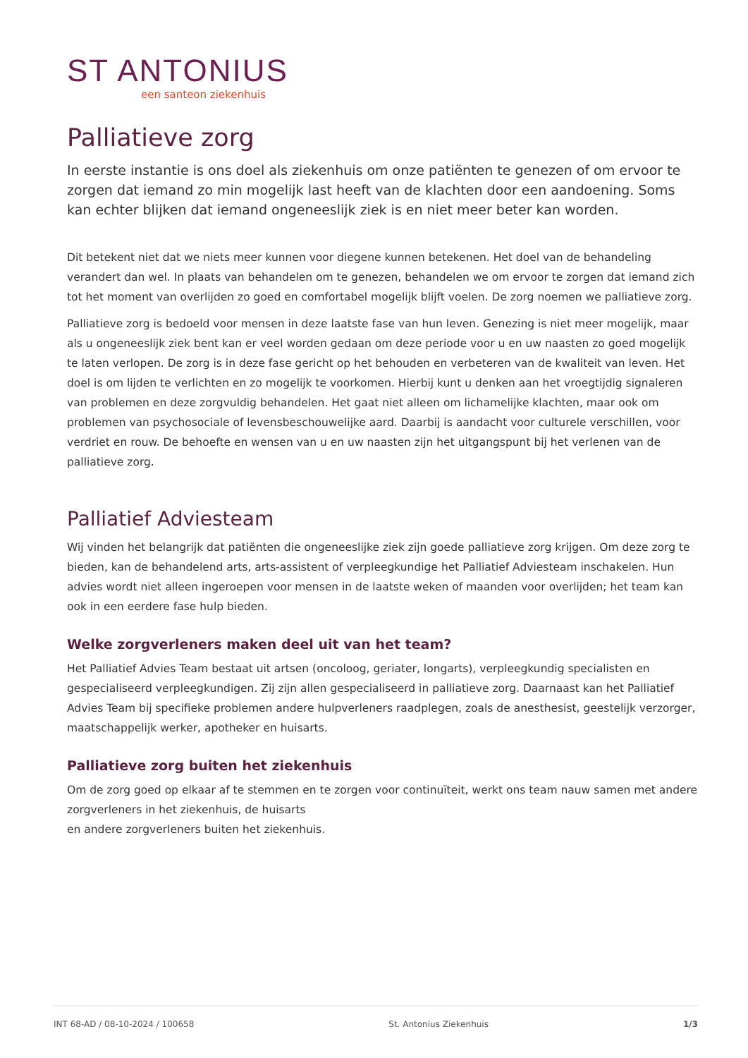ST ANTONIUS
een santeon ziekenhuis
Palliatieve zorg
In eerste instantie is ons doel als ziekenhuis om onze patiënten te genezen of om ervoor te zorgen dat iemand zo min mogelijk last heeft van de klachten door een aandoening. Soms kan echter blijken dat iemand ongeneeslijk ziek is en niet meer beter kan worden.
Dit betekent niet dat we niets meer kunnen voor diegene kunnen betekenen. Het doel van de behandeling verandert dan wel. In plaats van behandelen om te genezen, behandelen we om ervoor te zorgen dat iemand zich tot het moment van overlijden zo goed en comfortabel mogelijk blijft voelen. De zorg noemen we palliatieve zorg.
Palliatieve zorg is bedoeld voor mensen in deze laatste fase van hun leven. Genezing is niet meer mogelijk, maar als u ongeneeslijk ziek bent kan er veel worden gedaan om deze periode voor u en uw naasten zo goed mogelijk te laten verlopen. De zorg is in deze fase gericht op het behouden en verbeteren van de kwaliteit van leven. Het doel is om lijden te verlichten en zo mogelijk te voorkomen. Hierbij kunt u denken aan het vroegtijdig signaleren van problemen en deze zorgvuldig behandelen. Het gaat niet alleen om lichamelijke klachten, maar ook om problemen van psychosociale of levensbeschouwelijke aard. Daarbij is aandacht voor culturele verschillen, voor verdriet en rouw. De behoefte en wensen van u en uw naasten zijn het uitgangspunt bij het verlenen van de palliatieve zorg.
Palliatief Adviesteam
Wij vinden het belangrijk dat patiënten die ongeneeslijke ziek zijn goede palliatieve zorg krijgen. Om deze zorg te bieden, kan de behandelend arts, arts-assistent of verpleegkundige het Palliatief Adviesteam inschakelen. Hun advies wordt niet alleen ingeroepen voor mensen in de laatste weken of maanden voor overlijden; het team kan ook in een eerdere fase hulp bieden.
Welke zorgverleners maken deel uit van het team?
Het Palliatief Advies Team bestaat uit artsen (oncoloog, geriater, longarts), verpleegkundig specialisten en gespecialiseerd verpleegkundigen. Zij zijn allen gespecialiseerd in palliatieve zorg. Daarnaast kan het Palliatief Advies Team bij specifieke problemen andere hulpverleners raadplegen, zoals de anesthesist, geestelijk verzorger, maatschappelijk werker, apotheker en huisarts.
Palliatieve zorg buiten het ziekenhuis
Om de zorg goed op elkaar af te stemmen en te zorgen voor continuïteit, werkt ons team nauw samen met andere zorgverleners in het ziekenhuis, de huisarts
en andere zorgverleners buiten het ziekenhuis.
INT 68-AD / 08-10-2024 / 100658 St. Antonius Ziekenhuis 1/3